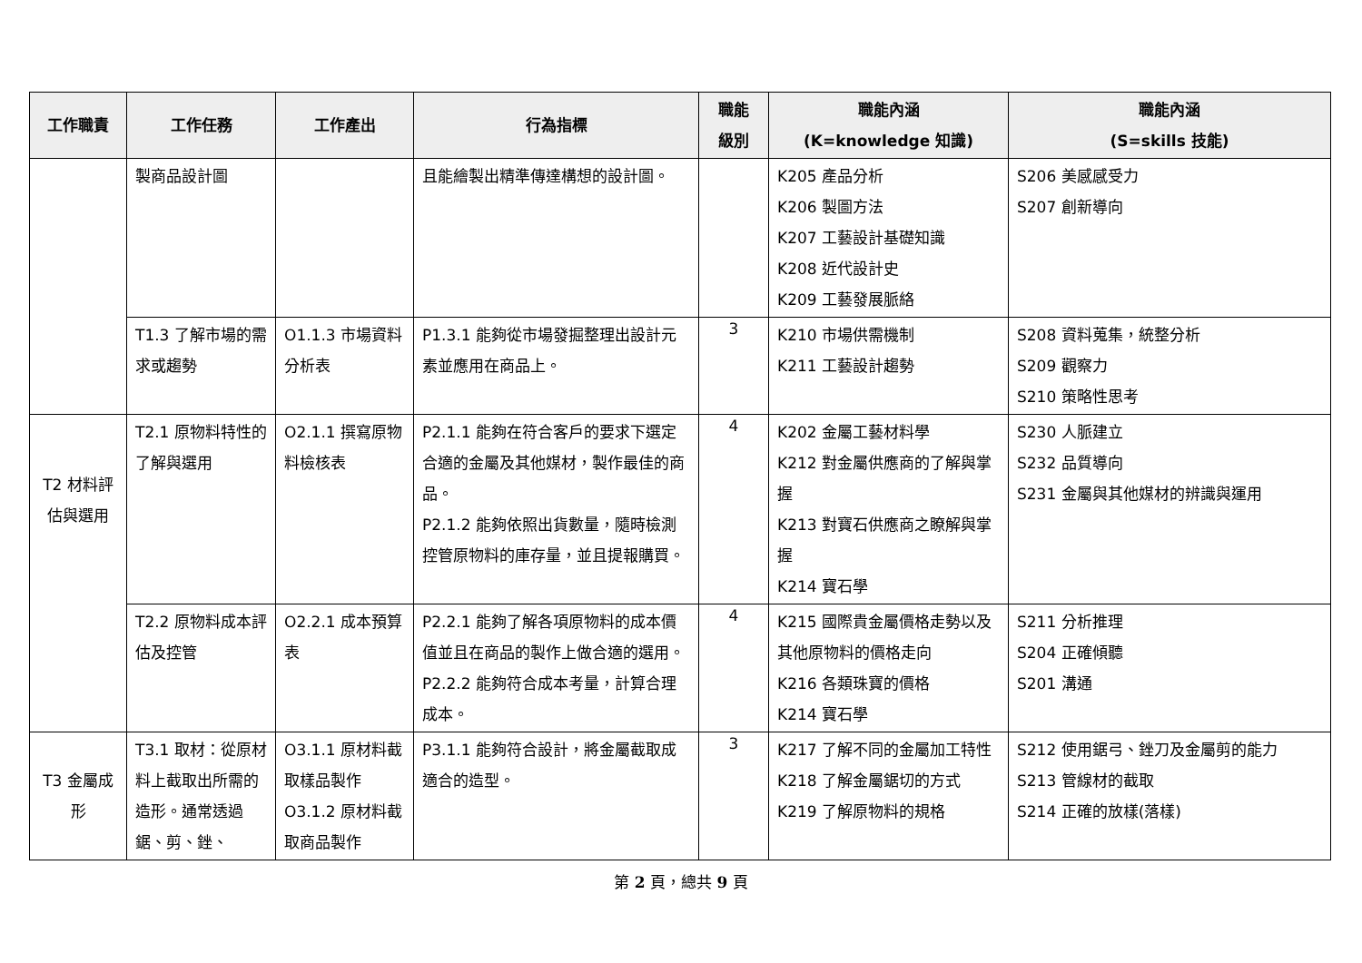| 工作職責 | 工作任務 | 工作產出 | 行為指標 | 職能 級別 | 職能內涵 (K=knowledge 知識) | 職能內涵 (S=skills 技能) |
| --- | --- | --- | --- | --- | --- | --- |
| | 製商品設計圖 | | 且能繪製出精準傳達構想的設計圖。 | | K205 產品分析 K206 製圖方法 K207 工藝設計基礎知識 K208 近代設計史 K209 工藝發展脈絡 | S206 美感感受力 S207 創新導向 |
| | T1.3 了解市場的需求或趨勢 | O1.1.3 市場資料分析表 | P1.3.1 能夠從市場發掘整理出設計元素並應用在商品上。 | 3 | K210 市場供需機制 K211 工藝設計趨勢 | S208 資料蒐集，統整分析 S209 觀察力 S210 策略性思考 |
| T2 材料評估與選用 | T2.1 原物料特性的了解與選用 | O2.1.1 撰寫原物料檢核表 | P2.1.1 能夠在符合客戶的要求下選定合適的金屬及其他媒材，製作最佳的商品。 P2.1.2 能夠依照出貨數量，隨時檢測控管原物料的庫存量，並且提報購買。 | 4 | K202 金屬工藝材料學 K212 對金屬供應商的了解與掌握 K213 對寶石供應商之瞭解與掌握 K214 寶石學 | S230 人脈建立 S232 品質導向 S231 金屬與其他媒材的辨識與運用 |
| | T2.2 原物料成本評估及控管 | O2.2.1 成本預算表 | P2.2.1 能夠了解各項原物料的成本價值並且在商品的製作上做合適的選用。 P2.2.2 能夠符合成本考量，計算合理成本。 | 4 | K215 國際貴金屬價格走勢以及其他原物料的價格走向 K216 各類珠寶的價格 K214 寶石學 | S211 分析推理 S204 正確傾聽 S201 溝通 |
| T3 金屬成形 | T3.1 取材：從原材料上截取出所需的造形。通常透過鋸、剪、銼、 | O3.1.1 原材料截取樣品製作 O3.1.2 原材料截取商品製作 | P3.1.1 能夠符合設計，將金屬截取成適合的造型。 | 3 | K217 了解不同的金屬加工特性 K218 了解金屬鋸切的方式 K219 了解原物料的規格 | S212 使用鋸弓、銼刀及金屬剪的能力 S213 管線材的截取 S214 正確的放樣(落樣) |
第 2 頁，總共 9 頁